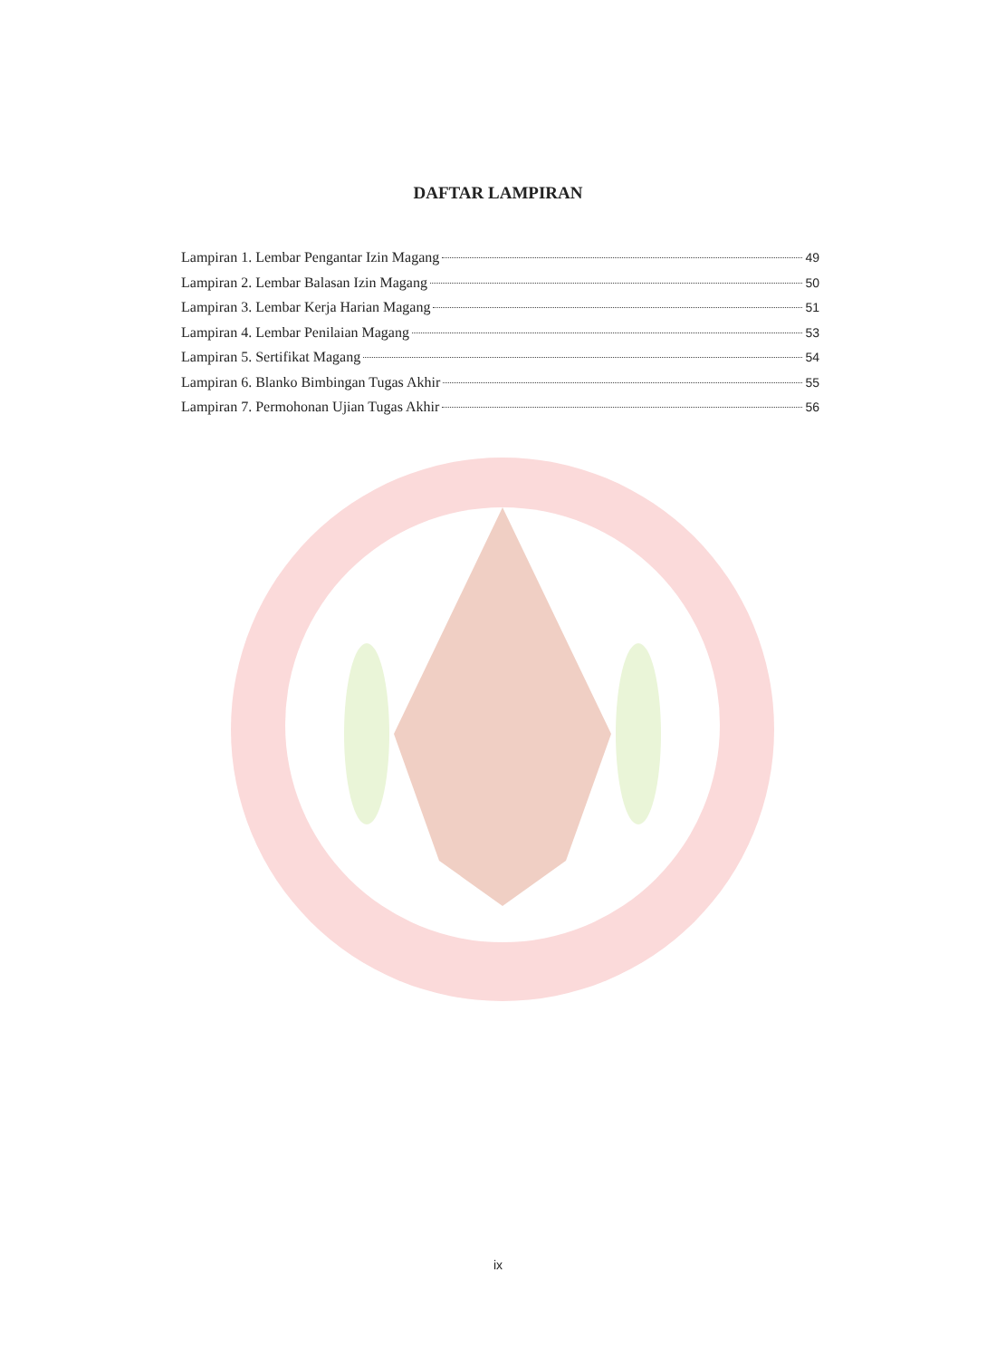DAFTAR LAMPIRAN
Lampiran 1. Lembar Pengantar Izin Magang 49
Lampiran 2. Lembar Balasan Izin Magang 50
Lampiran 3. Lembar Kerja Harian Magang 51
Lampiran 4. Lembar Penilaian Magang 53
Lampiran 5. Sertifikat Magang 54
Lampiran 6. Blanko Bimbingan Tugas Akhir 55
Lampiran 7. Permohonan Ujian Tugas Akhir 56
ix